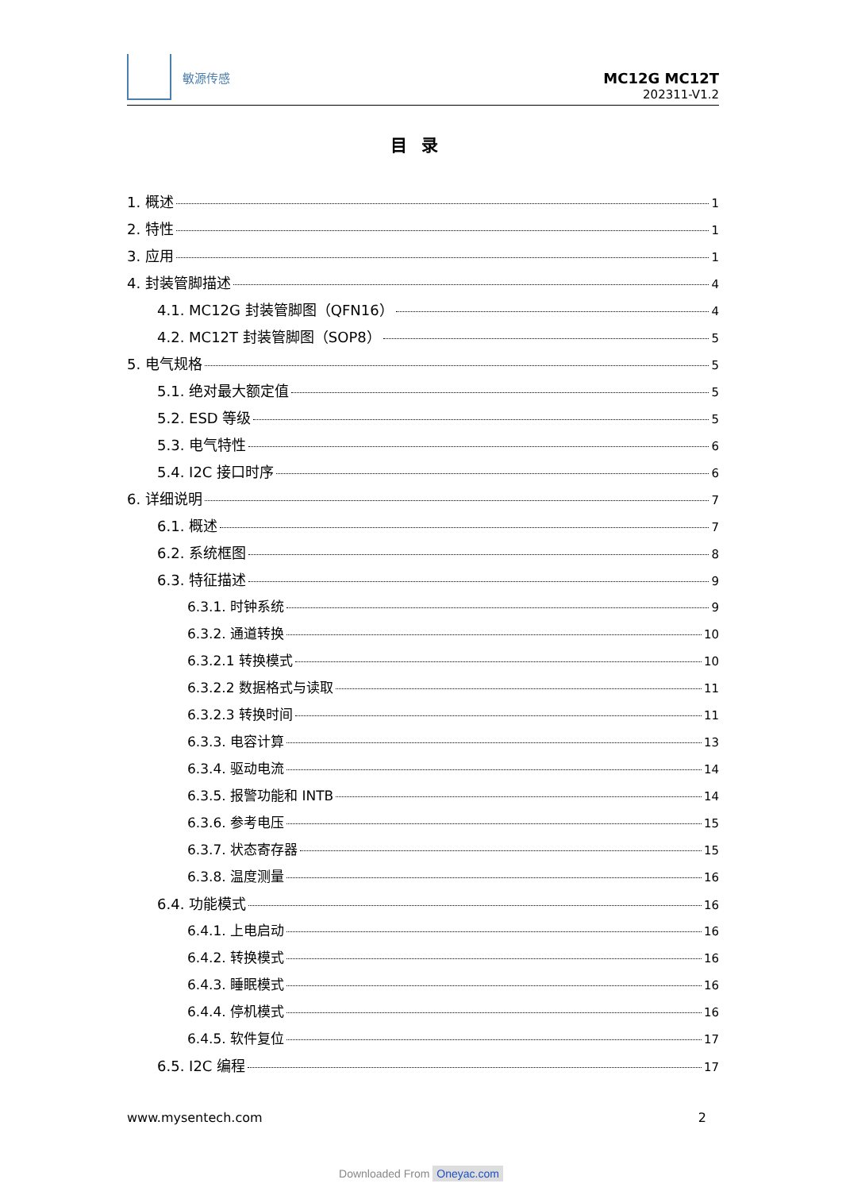敏源传感
MC12G MC12T
202311-V1.2
目录
1. 概述 1
2. 特性 1
3. 应用 1
4. 封装管脚描述 4
4.1. MC12G 封装管脚图（QFN16） 4
4.2. MC12T 封装管脚图（SOP8） 5
5. 电气规格 5
5.1. 绝对最大额定值 5
5.2. ESD 等级 5
5.3. 电气特性 6
5.4. I2C 接口时序 6
6. 详细说明 7
6.1. 概述 7
6.2. 系统框图 8
6.3. 特征描述 9
6.3.1. 时钟系统 9
6.3.2. 通道转换 10
6.3.2.1 转换模式 10
6.3.2.2 数据格式与读取 11
6.3.2.3 转换时间 11
6.3.3. 电容计算 13
6.3.4. 驱动电流 14
6.3.5. 报警功能和 INTB 14
6.3.6. 参考电压 15
6.3.7. 状态寄存器 15
6.3.8. 温度测量 16
6.4. 功能模式 16
6.4.1. 上电启动 16
6.4.2. 转换模式 16
6.4.3. 睡眠模式 16
6.4.4. 停机模式 16
6.4.5. 软件复位 17
6.5. I2C 编程 17
www.mysentech.com 2
Downloaded From Oneyac.com